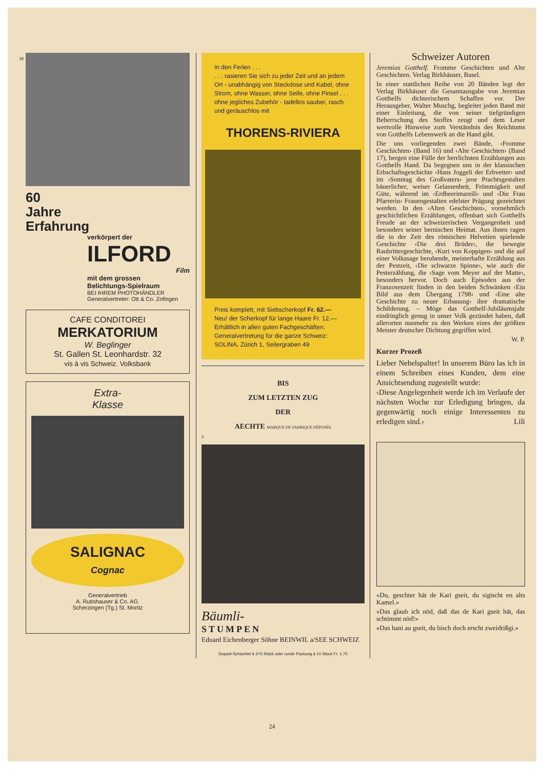19
60
Jahre
Erfahrung
verkörpert der
ILFORD
Film
mit dem grossen
Belichtungs-Spielraum
BEI IHREM PHOTOHÄNDLER
Generalvertreter: Ott & Co. Zofingen
CAFE CONDITOREI
MERKATORIUM
W. Beglinger
St. Gallen St. Leonhardstr. 32
vis à vis Schweiz. Volksbank
Extra-
Klasse
SALIGNAC
Cognac
Generalvertrieb
A. Rutishauser & Co. AG.
Scherzingen (Tg.) St. Moritz
In den Ferien . . .
. . . rasieren Sie sich zu jeder Zeit und an jedem Ort - unabhängig von Steckdose und Kabel, ohne Strom, ohne Wasser, ohne Seife, ohne Pinsel . . . ohne jegliches Zubehör - tadellos sauber, rasch und geräuschlos mit
THORENS-RIVIERA
Preis komplett, mit Siebscherkopf Fr. 62.—
Neu! der Scherkopf für lange Haare Fr. 12.—
Erhältlich in allen guten Fachgeschäften.
Generalvertretung für die ganze Schweiz:
SOLINA, Zürich 1, Seilergraben 49
BIS
ZUM LETZTEN ZUG
DER
AECHTE MARQUE DE FABRIQUE DÉPOSÉE
2
Bäumli-
STUMPEN
Eduard Eichenberger Söhne BEINWIL a/SEE SCHWEIZ
Doppel-Schachtel à 2×5 Stück oder runde Packung à 10 Stück Fr. 1.70
Schweizer Autoren
Jeremias Gotthelf. Fromme Geschichten und Alte Geschichten. Verlag Birkhäuser, Basel.
In einer stattlichen Reihe von 20 Bänden legt der Verlag Birkhäuser die Gesamtausgabe von Jeremias Gotthelfs dichterischem Schaffen vor. Der Herausgeber, Walter Muschg, begleitet jeden Band mit einer Einleitung, die von seiner tiefgründigen Beherrschung des Stoffes zeugt und dem Leser wertvolle Hinweise zum Verständnis des Reichtums von Gotthelfs Lebenswerk an die Hand gibt.
Die uns vorliegenden zwei Bände, ‹Fromme Geschichten› (Band 16) und ‹Alte Geschichten› (Band 17), bergen eine Fülle der herrlichsten Erzählungen aus Gotthelfs Hand. Da begegnen uns in der klassischen Erbschaftsgeschichte ‹Hans Joggeli der Erbvetter› und im ‹Sonntag des Großvaters› jene Prachtsgestalten bäuerlicher, weiser Gelassenheit, Frömmigkeit und Güte, während im ‹Erdbeerimareili› und ‹Die Frau Pfarrerin› Frauengestalten edelster Prägung gezeichnet werden. In den ‹Alten Geschichten›, vornehmlich geschichtlichen Erzählungen, offenbart sich Gotthelfs Freude an der schweizerischen Vergangenheit und besonders seiner bernischen Heimat. Aus ihnen ragen die in der Zeit des römischen Helvetien spielende Geschichte ‹Die drei Brüder›, die bewegte Raubrittergeschichte, ‹Kurt von Koppigen› und die auf einer Volkssage beruhende, meisterhafte Erzählung aus der Pestzeit, ‹Die schwarze Spinne›, wie auch die Pesterzählung, die ‹Sage vom Meyer auf der Matte›, besonders hervor. Doch auch Episoden aus der Franzosenzeit finden in den beiden Schwänken ‹Ein Bild aus dem Übergang 1798› und ‹Eine alte Geschichte zu neuer Erbauung› ihre dramatische Schilderung. – Möge das Gotthelf-Jubiläumsjahr eindringlich genug in unser Volk gezündet haben, daß allerorten nunmehr zu den Werken eines der größten Meister deutscher Dichtung gegriffen wird.
W. P.
Kurzer Prozeß
Lieber Nebelspalter! In unserem Büro las ich in einem Schreiben eines Kunden, dem eine Ansichtsendung zugestellt wurde:
‹Diese Angelegenheit werde ich im Verlaufe der nächsten Woche zur Erledigung bringen, da gegenwärtig noch einige Interessenten zu erledigen sind.› Lili
«Du, geschter hät de Kari gseit, du sigischt en alts Kamel.»
«Das glaub ich nöd, daß das de Kari gseit hät, das schtimmt nöd!»
«Das hani au gseit, du bisch doch erscht zweidrißgi.»
24